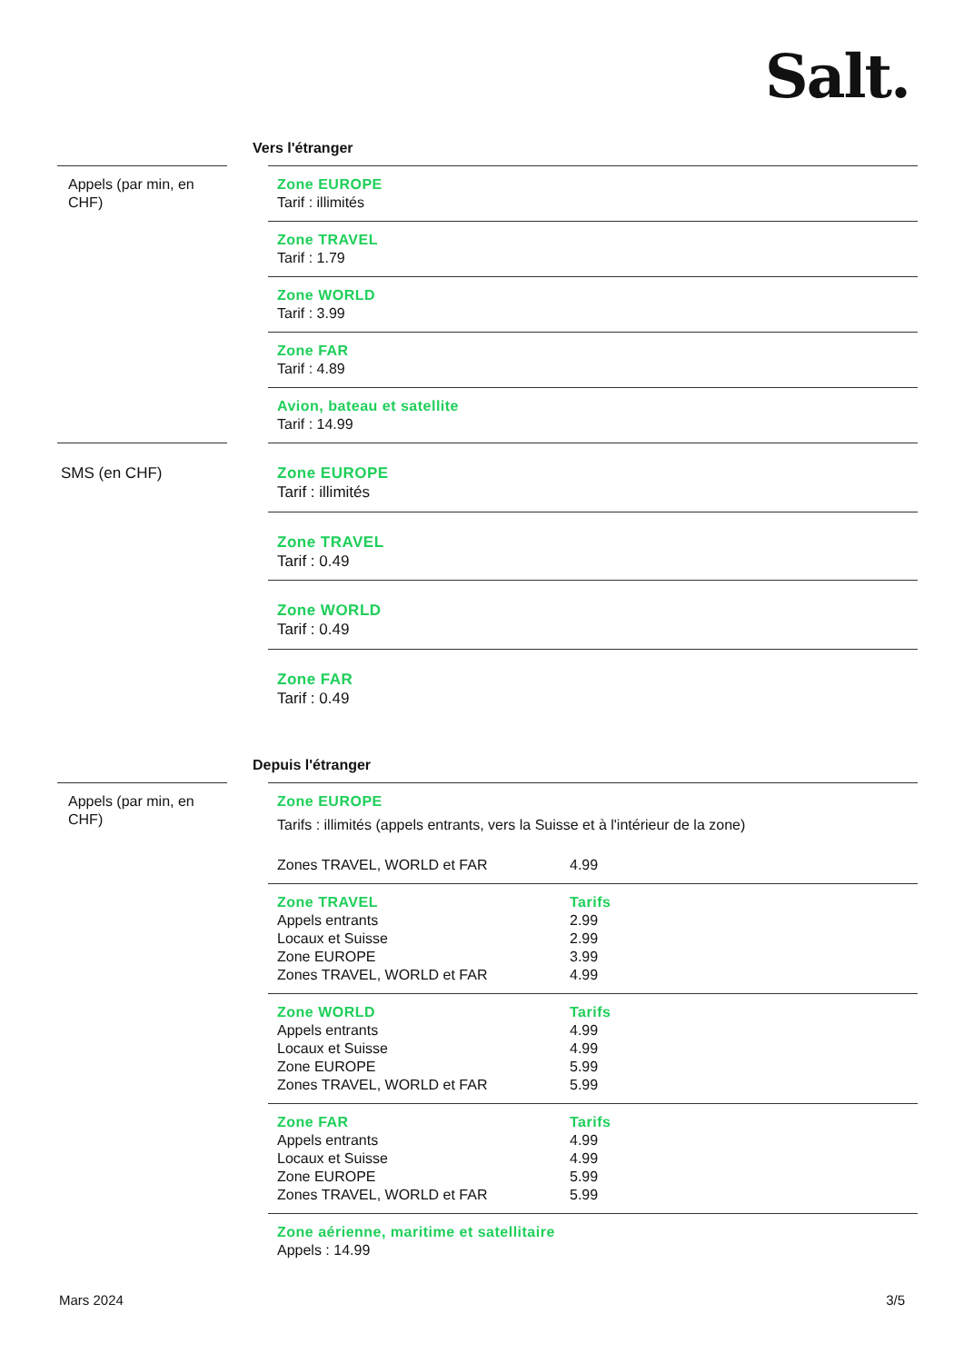Salt.
Vers l'étranger
| Appels (par min, en CHF) | | Zone EUROPE Tarif : illimités |
| | | Zone TRAVEL Tarif : 1.79 |
| | | Zone WORLD Tarif : 3.99 |
| | | Zone FAR Tarif : 4.89 |
| | | Avion, bateau et satellite Tarif : 14.99 |
| SMS (en CHF) | | Zone EUROPE Tarif : illimités |
| | | Zone TRAVEL Tarif : 0.49 |
| | | Zone WORLD Tarif : 0.49 |
| | | Zone FAR Tarif : 0.49 |
Depuis l'étranger
| Appels (par min, en CHF) | | Zone EUROPE Tarifs : illimités (appels entrants, vers la Suisse et à l'intérieur de la zone) Zones TRAVEL, WORLD et FAR 4.99 |
| | | Zone TRAVEL Tarifs Appels entrants 2.99 Locaux et Suisse 2.99 Zone EUROPE 3.99 Zones TRAVEL, WORLD et FAR 4.99 |
| | | Zone WORLD Tarifs Appels entrants 4.99 Locaux et Suisse 4.99 Zone EUROPE 5.99 Zones TRAVEL, WORLD et FAR 5.99 |
| | | Zone FAR Tarifs Appels entrants 4.99 Locaux et Suisse 4.99 Zone EUROPE 5.99 Zones TRAVEL, WORLD et FAR 5.99 |
| | | Zone aérienne, maritime et satellitaire Appels : 14.99 |
Mars 2024 3/5